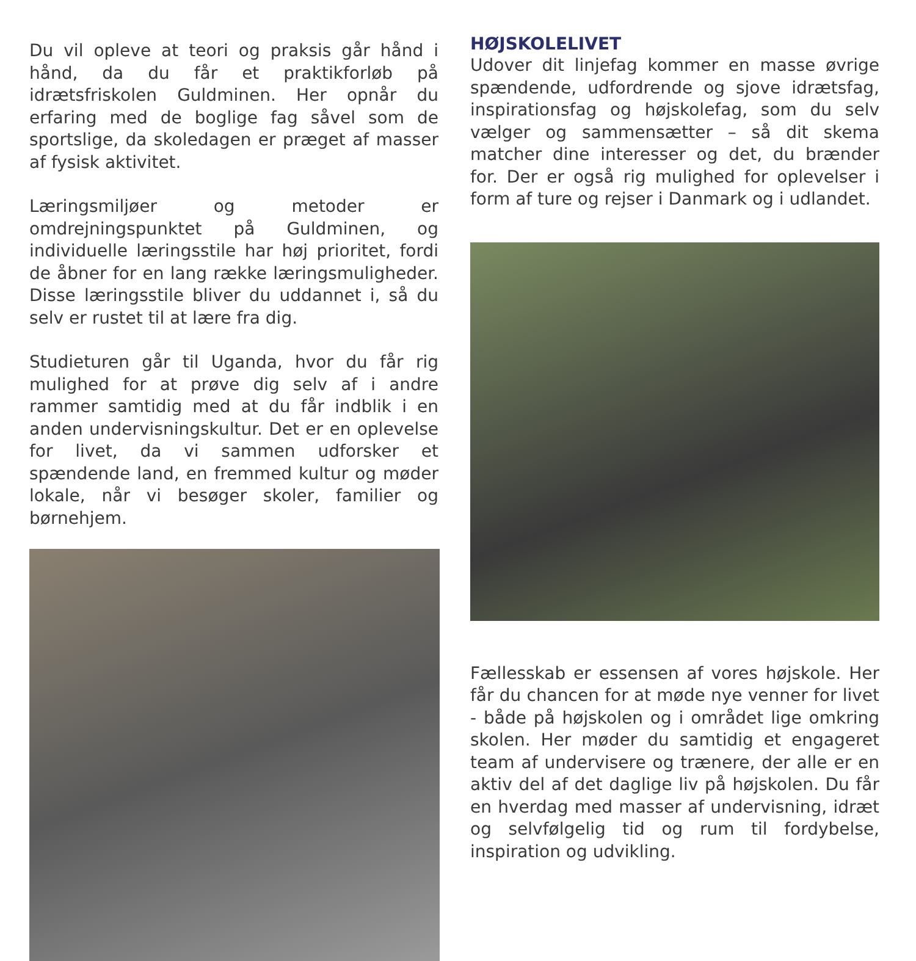Du vil opleve at teori og praksis går hånd i hånd, da du får et praktikforløb på idrætsfriskolen Guldminen. Her opnår du erfaring med de boglige fag såvel som de sportslige, da skoledagen er præget af masser af fysisk aktivitet.
Læringsmiljøer og metoder er omdrejningspunktet på Guldminen, og individuelle læringsstile har høj prioritet, fordi de åbner for en lang række læringsmuligheder. Disse læringsstile bliver du uddannet i, så du selv er rustet til at lære fra dig.
Studieturen går til Uganda, hvor du får rig mulighed for at prøve dig selv af i andre rammer samtidig med at du får indblik i en anden undervisningskultur. Det er en oplevelse for livet, da vi sammen udforsker et spændende land, en fremmed kultur og møder lokale, når vi besøger skoler, familier og børnehjem.
HØJSKOLELIVET
Udover dit linjefag kommer en masse øvrige spændende, udfordrende og sjove idrætsfag, inspirationsfag og højskolefag, som du selv vælger og sammensætter – så dit skema matcher dine interesser og det, du brænder for. Der er også rig mulighed for oplevelser i form af ture og rejser i Danmark og i udlandet.
Fællesskab er essensen af vores højskole. Her får du chancen for at møde nye venner for livet - både på højskolen og i området lige omkring skolen. Her møder du samtidig et engageret team af undervisere og trænere, der alle er en aktiv del af det daglige liv på højskolen. Du får en hverdag med masser af undervisning, idræt og selvfølgelig tid og rum til fordybelse, inspiration og udvikling.